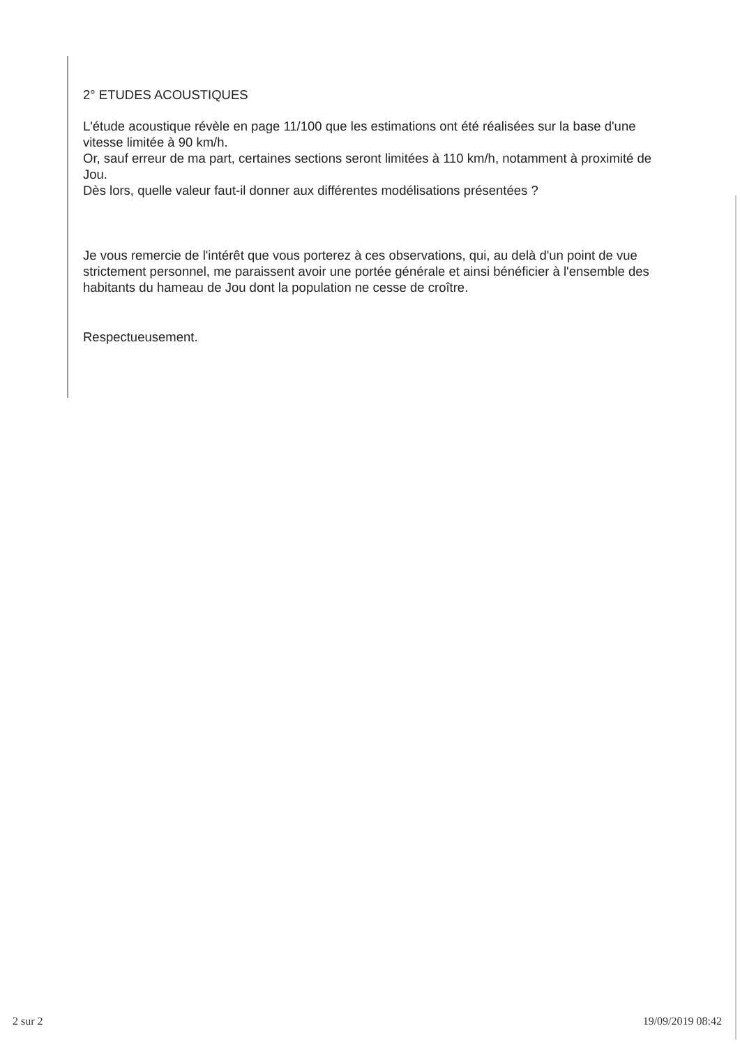2° ETUDES ACOUSTIQUES
L'étude acoustique révèle en page 11/100 que les estimations ont été réalisées sur la base d'une vitesse limitée à 90 km/h.
Or, sauf erreur de ma part, certaines sections seront limitées à 110 km/h, notamment à proximité de Jou.
Dès lors, quelle valeur faut-il donner aux différentes modélisations présentées ?
Je vous remercie de l'intérêt que vous porterez à ces observations, qui, au delà d'un point de vue strictement personnel, me paraissent avoir une portée générale et ainsi bénéficier à l'ensemble des habitants du hameau de Jou dont la population ne cesse de croître.
Respectueusement.
2 sur 2 19/09/2019 08:42